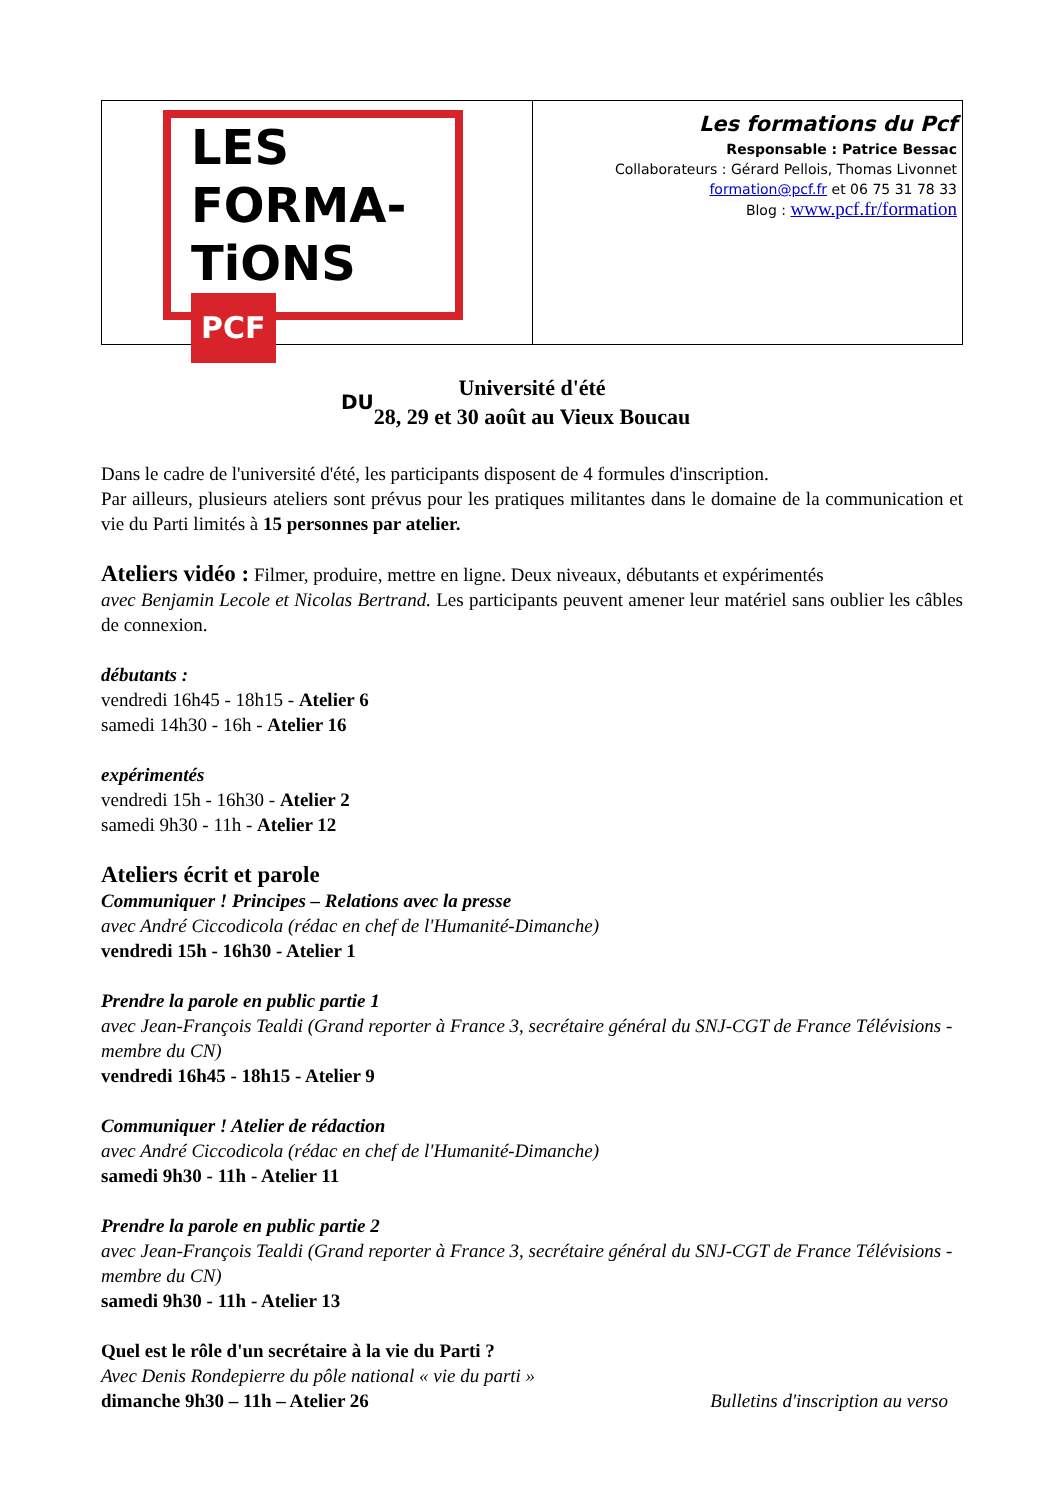| LES FORMA- TiONS PCF DU | Les formations du Pcf Responsable : Patrice Bessac Collaborateurs : Gérard Pellois, Thomas Livonnet formation@pcf.fr et 06 75 31 78 33 Blog : www.pcf.fr/formation |
Université d'été
28, 29 et 30 août au Vieux Boucau
Dans le cadre de l'université d'été, les participants disposent de 4 formules d'inscription.
Par ailleurs, plusieurs ateliers sont prévus pour les pratiques militantes dans le domaine de la communication et vie du Parti limités à 15 personnes par atelier.
Ateliers vidéo : Filmer, produire, mettre en ligne. Deux niveaux, débutants et expérimentés
avec Benjamin Lecole et Nicolas Bertrand. Les participants peuvent amener leur matériel sans oublier les câbles de connexion.
débutants :
vendredi 16h45 - 18h15 - Atelier 6
samedi 14h30 - 16h - Atelier 16
expérimentés
vendredi 15h - 16h30 - Atelier 2
samedi 9h30 - 11h - Atelier 12
Ateliers écrit et parole
Communiquer ! Principes – Relations avec la presse
avec André Ciccodicola (rédac en chef de l'Humanité-Dimanche)
vendredi 15h - 16h30 - Atelier 1
Prendre la parole en public partie 1
avec Jean-François Tealdi (Grand reporter à France 3, secrétaire général du SNJ-CGT de France Télévisions - membre du CN)
vendredi 16h45 - 18h15 - Atelier 9
Communiquer ! Atelier de rédaction
avec André Ciccodicola (rédac en chef de l'Humanité-Dimanche)
samedi 9h30 - 11h - Atelier 11
Prendre la parole en public partie 2
avec Jean-François Tealdi (Grand reporter à France 3, secrétaire général du SNJ-CGT de France Télévisions - membre du CN)
samedi 9h30 - 11h - Atelier 13
Quel est le rôle d'un secrétaire à la vie du Parti ?
Avec Denis Rondepierre du pôle national « vie du parti »
dimanche 9h30 – 11h – Atelier 26 Bulletins d'inscription au verso